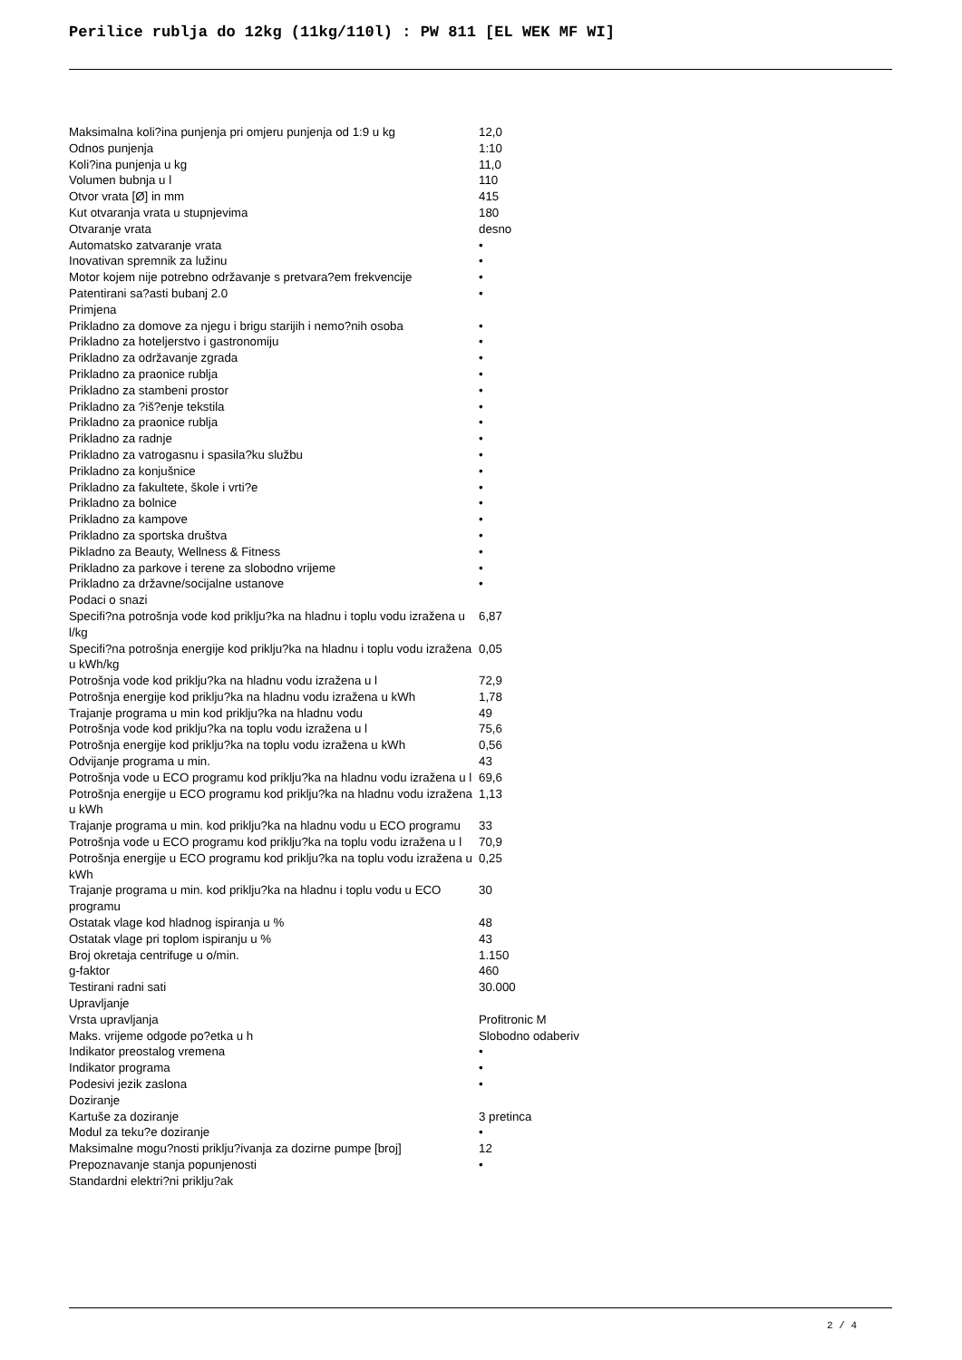Perilice rublja do 12kg (11kg/110l) : PW 811 [EL WEK MF WI]
| Maksimalna koli?ina punjenja pri omjeru punjenja od 1:9 u kg | 12,0 |
| Odnos punjenja | 1:10 |
| Koli?ina punjenja u kg | 11,0 |
| Volumen bubnja u l | 110 |
| Otvor vrata [Ø] in mm | 415 |
| Kut otvaranja vrata u stupnjevima | 180 |
| Otvaranje vrata | desno |
| Automatsko zatvaranje vrata | • |
| Inovativan spremnik za lužinu | • |
| Motor kojem nije potrebno održavanje s pretvara?em frekvencije | • |
| Patentirani sa?asti bubanj 2.0 | • |
| Primjena | |
| Prikladno za domove za njegu i brigu starijih i nemo?nih osoba | • |
| Prikladno za hoteljerstvo i gastronomiju | • |
| Prikladno za održavanje zgrada | • |
| Prikladno za praonice rublja | • |
| Prikladno za stambeni prostor | • |
| Prikladno za ?iš?enje tekstila | • |
| Prikladno za praonice rublja | • |
| Prikladno za radnje | • |
| Prikladno za vatrogasnu i spasila?ku službu | • |
| Prikladno za konjušnice | • |
| Prikladno za fakultete, škole i vrti?e | • |
| Prikladno za bolnice | • |
| Prikladno za kampove | • |
| Prikladno za sportska društva | • |
| Pikladno za Beauty, Wellness & Fitness | • |
| Prikladno za parkove i terene za slobodno vrijeme | • |
| Prikladno za državne/socijalne ustanove | • |
| Podaci o snazi | |
| Specifi?na potrošnja vode kod priklju?ka na hladnu i toplu vodu izražena u l/kg | 6,87 |
| Specifi?na potrošnja energije kod priklju?ka na hladnu i toplu vodu izražena u kWh/kg | 0,05 |
| Potrošnja vode kod priklju?ka na hladnu vodu izražena u l | 72,9 |
| Potrošnja energije kod priklju?ka na hladnu vodu izražena u kWh | 1,78 |
| Trajanje programa u min kod priklju?ka na hladnu vodu | 49 |
| Potrošnja vode kod priklju?ka na toplu vodu izražena u l | 75,6 |
| Potrošnja energije kod priklju?ka na toplu vodu izražena u kWh | 0,56 |
| Odvijanje programa u min. | 43 |
| Potrošnja vode u ECO programu kod priklju?ka na hladnu vodu izražena u l | 69,6 |
| Potrošnja energije u ECO programu kod priklju?ka na hladnu vodu izražena u kWh | 1,13 |
| Trajanje programa u min. kod priklju?ka na hladnu vodu u ECO programu | 33 |
| Potrošnja vode u ECO programu kod priklju?ka na toplu vodu izražena u l | 70,9 |
| Potrošnja energije u ECO programu kod priklju?ka na toplu vodu izražena u kWh | 0,25 |
| Trajanje programa u min. kod priklju?ka na hladnu i toplu vodu u ECO programu | 30 |
| Ostatak vlage kod hladnog ispiranja u % | 48 |
| Ostatak vlage pri toplom ispiranju u % | 43 |
| Broj okretaja centrifuge u o/min. | 1.150 |
| g-faktor | 460 |
| Testirani radni sati | 30.000 |
| Upravljanje | |
| Vrsta upravljanja | Profitronic M |
| Maks. vrijeme odgode po?etka u h | Slobodno odaberiv |
| Indikator preostalog vremena | • |
| Indikator programa | • |
| Podesivi jezik zaslona | • |
| Doziranje | |
| Kartuše za doziranje | 3 pretinca |
| Modul za teku?e doziranje | • |
| Maksimalne mogu?nosti priklju?ivanja za dozirne pumpe [broj] | 12 |
| Prepoznavanje stanja popunjenosti | • |
| Standardni elektri?ni priklju?ak | |
2 / 4